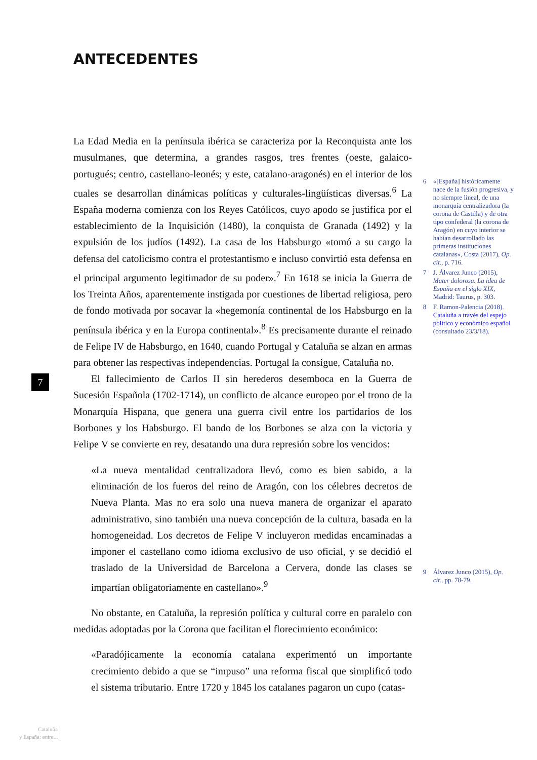ANTECEDENTES
La Edad Media en la península ibérica se caracteriza por la Reconquista ante los musulmanes, que determina, a grandes rasgos, tres frentes (oeste, galaico-portugués; centro, castellano-leonés; y este, catalano-aragonés) en el interior de los cuales se desarrollan dinámicas políticas y culturales-lingüísticas diversas.<sup>6</sup> La España moderna comienza con los Reyes Católicos, cuyo apodo se justifica por el establecimiento de la Inquisición (1480), la conquista de Granada (1492) y la expulsión de los judíos (1492). La casa de los Habsburgo «tomó a su cargo la defensa del catolicismo contra el protestantismo e incluso convirtió esta defensa en el principal argumento legitimador de su poder».<sup>7</sup> En 1618 se inicia la Guerra de los Treinta Años, aparentemente instigada por cuestiones de libertad religiosa, pero de fondo motivada por socavar la «hegemonía continental de los Habsburgo en la península ibérica y en la Europa continental».<sup>8</sup> Es precisamente durante el reinado de Felipe IV de Habsburgo, en 1640, cuando Portugal y Cataluña se alzan en armas para obtener las respectivas independencias. Portugal la consigue, Cataluña no.
El fallecimiento de Carlos II sin herederos desemboca en la Guerra de Sucesión Española (1702-1714), un conflicto de alcance europeo por el trono de la Monarquía Hispana, que genera una guerra civil entre los partidarios de los Borbones y los Habsburgo. El bando de los Borbones se alza con la victoria y Felipe V se convierte en rey, desatando una dura represión sobre los vencidos:
«La nueva mentalidad centralizadora llevó, como es bien sabido, a la eliminación de los fueros del reino de Aragón, con los célebres decretos de Nueva Planta. Mas no era solo una nueva manera de organizar el aparato administrativo, sino también una nueva concepción de la cultura, basada en la homogeneidad. Los decretos de Felipe V incluyeron medidas encaminadas a imponer el castellano como idioma exclusivo de uso oficial, y se decidió el traslado de la Universidad de Barcelona a Cervera, donde las clases se impartían obligatoriamente en castellano».<sup>9</sup>
No obstante, en Cataluña, la represión política y cultural corre en paralelo con medidas adoptadas por la Corona que facilitan el florecimiento económico:
«Paradójicamente la economía catalana experimentó un importante crecimiento debido a que se “impuso” una reforma fiscal que simplificó todo el sistema tributario. Entre 1720 y 1845 los catalanes pagaron un cupo (catas-
6 «[España] históricamente nace de la fusión progresiva, y no siempre lineal, de una monarquía centralizadora (la corona de Castilla) y de otra tipo confederal (la corona de Aragón) en cuyo interior se habían desarrollado las primeras instituciones catalanas», Costa (2017), Op. cit., p. 716.
7 J. Álvarez Junco (2015), Mater dolorosa. La idea de España en el siglo XIX, Madrid: Taurus, p. 303.
8 F. Ramon-Palencia (2018). Cataluña a través del espejo político y económico español (consultado 23/3/18).
9 Álvarez Junco (2015), Op. cit., pp. 78-79.
7
Cataluña
y España: entre...